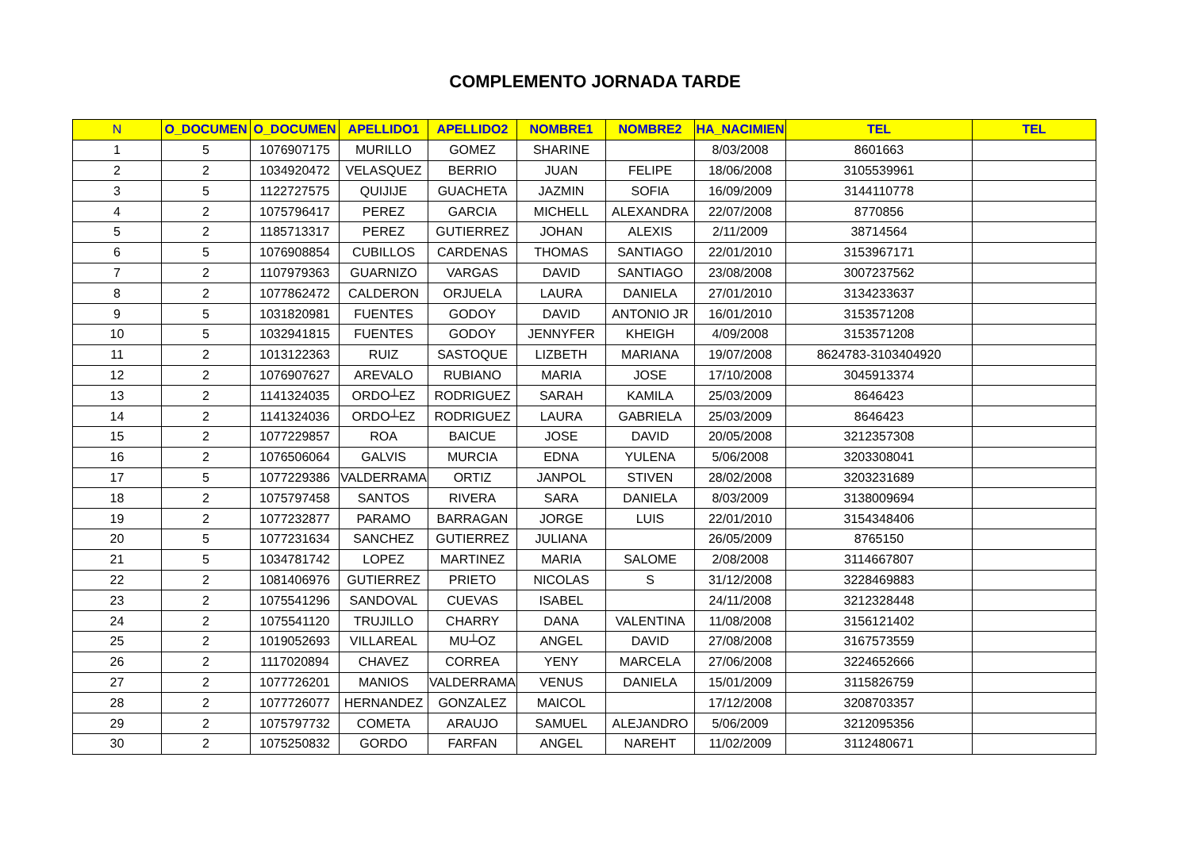COMPLEMENTO JORNADA TARDE
| N | O_DOCUMEN | O_DOCUMEN | APELLIDO1 | APELLIDO2 | NOMBRE1 | NOMBRE2 | HA_NACIMIEN | TEL | TEL |
| --- | --- | --- | --- | --- | --- | --- | --- | --- | --- |
| 1 | 5 | 1076907175 | MURILLO | GOMEZ | SHARINE | | 8/03/2008 | 8601663 | |
| 2 | 2 | 1034920472 | VELASQUEZ | BERRIO | JUAN | FELIPE | 18/06/2008 | 3105539961 | |
| 3 | 5 | 1122727575 | QUIJIJE | GUACHETA | JAZMIN | SOFIA | 16/09/2009 | 3144110778 | |
| 4 | 2 | 1075796417 | PEREZ | GARCIA | MICHELL | ALEXANDRA | 22/07/2008 | 8770856 | |
| 5 | 2 | 1185713317 | PEREZ | GUTIERREZ | JOHAN | ALEXIS | 2/11/2009 | 38714564 | |
| 6 | 5 | 1076908854 | CUBILLOS | CARDENAS | THOMAS | SANTIAGO | 22/01/2010 | 3153967171 | |
| 7 | 2 | 1107979363 | GUARNIZO | VARGAS | DAVID | SANTIAGO | 23/08/2008 | 3007237562 | |
| 8 | 2 | 1077862472 | CALDERON | ORJUELA | LAURA | DANIELA | 27/01/2010 | 3134233637 | |
| 9 | 5 | 1031820981 | FUENTES | GODOY | DAVID | ANTONIO JR | 16/01/2010 | 3153571208 | |
| 10 | 5 | 1032941815 | FUENTES | GODOY | JENNYFER | KHEIGH | 4/09/2008 | 3153571208 | |
| 11 | 2 | 1013122363 | RUIZ | SASTOQUE | LIZBETH | MARIANA | 19/07/2008 | 8624783-3103404920 | |
| 12 | 2 | 1076907627 | AREVALO | RUBIANO | MARIA | JOSE | 17/10/2008 | 3045913374 | |
| 13 | 2 | 1141324035 | ORDO┴EZ | RODRIGUEZ | SARAH | KAMILA | 25/03/2009 | 8646423 | |
| 14 | 2 | 1141324036 | ORDO┴EZ | RODRIGUEZ | LAURA | GABRIELA | 25/03/2009 | 8646423 | |
| 15 | 2 | 1077229857 | ROA | BAICUE | JOSE | DAVID | 20/05/2008 | 3212357308 | |
| 16 | 2 | 1076506064 | GALVIS | MURCIA | EDNA | YULENA | 5/06/2008 | 3203308041 | |
| 17 | 5 | 1077229386 | VALDERRAMA | ORTIZ | JANPOL | STIVEN | 28/02/2008 | 3203231689 | |
| 18 | 2 | 1075797458 | SANTOS | RIVERA | SARA | DANIELA | 8/03/2009 | 3138009694 | |
| 19 | 2 | 1077232877 | PARAMO | BARRAGAN | JORGE | LUIS | 22/01/2010 | 3154348406 | |
| 20 | 5 | 1077231634 | SANCHEZ | GUTIERREZ | JULIANA | | 26/05/2009 | 8765150 | |
| 21 | 5 | 1034781742 | LOPEZ | MARTINEZ | MARIA | SALOME | 2/08/2008 | 3114667807 | |
| 22 | 2 | 1081406976 | GUTIERREZ | PRIETO | NICOLAS | S | 31/12/2008 | 3228469883 | |
| 23 | 2 | 1075541296 | SANDOVAL | CUEVAS | ISABEL | | 24/11/2008 | 3212328448 | |
| 24 | 2 | 1075541120 | TRUJILLO | CHARRY | DANA | VALENTINA | 11/08/2008 | 3156121402 | |
| 25 | 2 | 1019052693 | VILLAREAL | MU┴OZ | ANGEL | DAVID | 27/08/2008 | 3167573559 | |
| 26 | 2 | 1117020894 | CHAVEZ | CORREA | YENY | MARCELA | 27/06/2008 | 3224652666 | |
| 27 | 2 | 1077726201 | MANIOS | VALDERRAMA | VENUS | DANIELA | 15/01/2009 | 3115826759 | |
| 28 | 2 | 1077726077 | HERNANDEZ | GONZALEZ | MAICOL | | 17/12/2008 | 3208703357 | |
| 29 | 2 | 1075797732 | COMETA | ARAUJO | SAMUEL | ALEJANDRO | 5/06/2009 | 3212095356 | |
| 30 | 2 | 1075250832 | GORDO | FARFAN | ANGEL | NAREHT | 11/02/2009 | 3112480671 | |